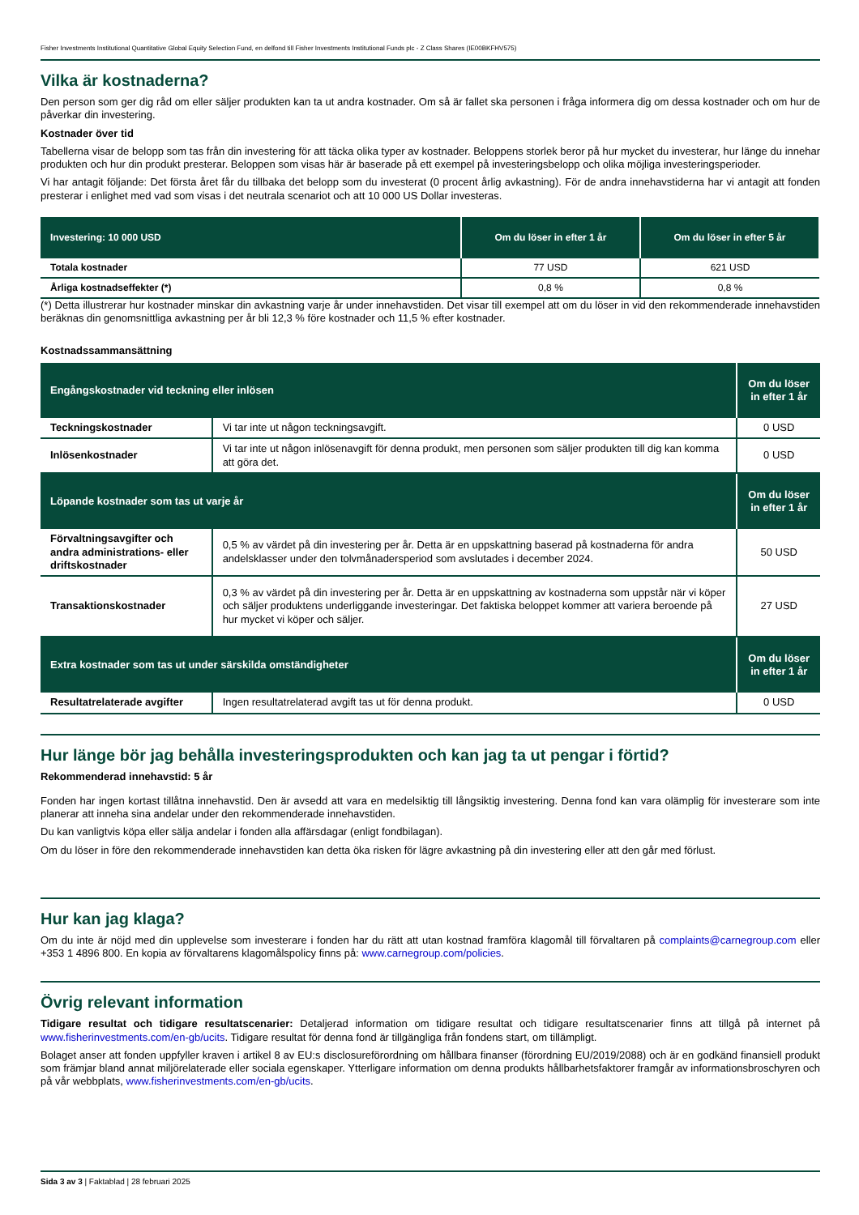Fisher Investments Institutional Quantitative Global Equity Selection Fund, en delfond till Fisher Investments Institutional Funds plc - Z Class Shares (IE00BKFHV575)
Vilka är kostnaderna?
Den person som ger dig råd om eller säljer produkten kan ta ut andra kostnader. Om så är fallet ska personen i fråga informera dig om dessa kostnader och om hur de påverkar din investering.
Kostnader över tid
Tabellerna visar de belopp som tas från din investering för att täcka olika typer av kostnader. Beloppens storlek beror på hur mycket du investerar, hur länge du innehar produkten och hur din produkt presterar. Beloppen som visas här är baserade på ett exempel på investeringsbelopp och olika möjliga investeringsperioder.
Vi har antagit följande: Det första året får du tillbaka det belopp som du investerat (0 procent årlig avkastning). För de andra innehavstiderna har vi antagit att fonden presterar i enlighet med vad som visas i det neutrala scenariot och att 10 000 US Dollar investeras.
| Investering: 10 000 USD | Om du löser in efter 1 år | Om du löser in efter 5 år |
| --- | --- | --- |
| Totala kostnader | 77 USD | 621 USD |
| Årliga kostnadseffekter (*) | 0,8 % | 0,8 % |
(*) Detta illustrerar hur kostnader minskar din avkastning varje år under innehavstiden. Det visar till exempel att om du löser in vid den rekommenderade innehavstiden beräknas din genomsnittliga avkastning per år bli 12,3 % före kostnader och 11,5 % efter kostnader.
Kostnadssammansättning
| Engångskostnader vid teckning eller inlösen | | Om du löser in efter 1 år |
| --- | --- | --- |
| Teckningskostnader | Vi tar inte ut någon teckningsavgift. | 0 USD |
| Inlösenkostnader | Vi tar inte ut någon inlösenavgift för denna produkt, men personen som säljer produkten till dig kan komma att göra det. | 0 USD |
| Löpande kostnader som tas ut varje år | | Om du löser in efter 1 år |
| Förvaltningsavgifter och andra administrations- eller driftskostnader | 0,5 % av värdet på din investering per år. Detta är en uppskattning baserad på kostnaderna för andra andelsklasser under den tolvmånadersperiod som avslutades i december 2024. | 50 USD |
| Transaktionskostnader | 0,3 % av värdet på din investering per år. Detta är en uppskattning av kostnaderna som uppstår när vi köper och säljer produktens underliggande investeringar. Det faktiska beloppet kommer att variera beroende på hur mycket vi köper och säljer. | 27 USD |
| Extra kostnader som tas ut under särskilda omständigheter | | Om du löser in efter 1 år |
| Resultatrelaterade avgifter | Ingen resultatrelaterad avgift tas ut för denna produkt. | 0 USD |
Hur länge bör jag behålla investeringsprodukten och kan jag ta ut pengar i förtid?
Rekommenderad innehavstid: 5 år
Fonden har ingen kortast tillåtna innehavstid. Den är avsedd att vara en medelsiktig till långsiktig investering. Denna fond kan vara olämplig för investerare som inte planerar att inneha sina andelar under den rekommenderade innehavstiden.
Du kan vanligtvis köpa eller sälja andelar i fonden alla affärsdagar (enligt fondbilagan).
Om du löser in före den rekommenderade innehavstiden kan detta öka risken för lägre avkastning på din investering eller att den går med förlust.
Hur kan jag klaga?
Om du inte är nöjd med din upplevelse som investerare i fonden har du rätt att utan kostnad framföra klagomål till förvaltaren på complaints@carnegroup.com eller +353 1 4896 800. En kopia av förvaltarens klagomålspolicy finns på: www.carnegroup.com/policies.
Övrig relevant information
Tidigare resultat och tidigare resultatscenarier: Detaljerad information om tidigare resultat och tidigare resultatscenarier finns att tillgå på internet på www.fisherinvestments.com/en-gb/ucits. Tidigare resultat för denna fond är tillgängliga från fondens start, om tillämpligt.
Bolaget anser att fonden uppfyller kraven i artikel 8 av EU:s disclosureförordning om hållbara finanser (förordning EU/2019/2088) och är en godkänd finansiell produkt som främjar bland annat miljörelaterade eller sociala egenskaper. Ytterligare information om denna produkts hållbarhetsfaktorer framgår av informationsbroschyren och på vår webbplats, www.fisherinvestments.com/en-gb/ucits.
Sida 3 av 3 | Faktablad | 28 februari 2025